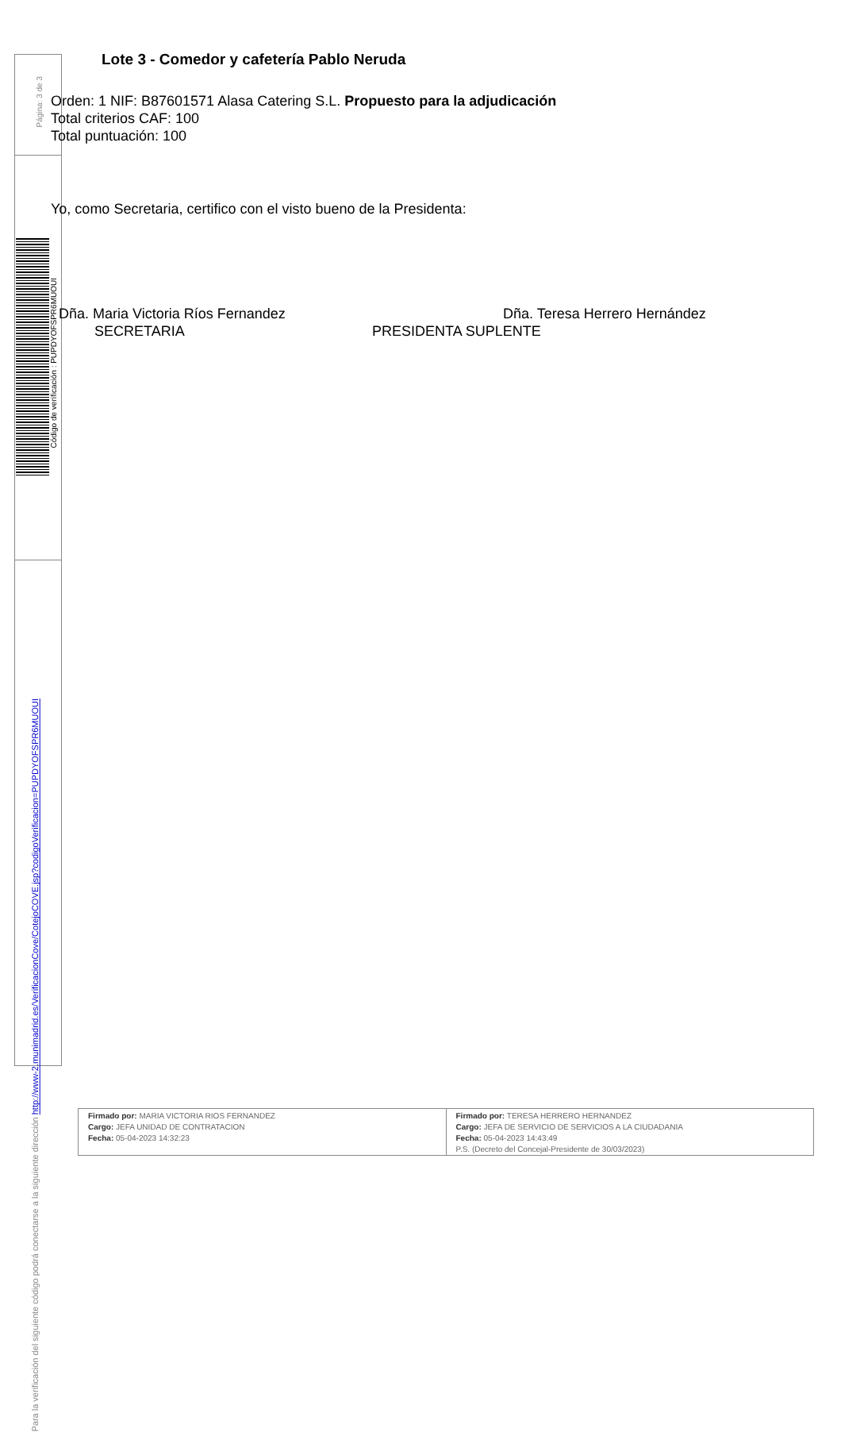Página: 3 de 3
Código de verificación : PUPDYOFSPR6MUOUI
Para la verificación del siguiente código podrá conectarse a la siguiente dirección http://www-2.munimadrid.es/VerificacionCove/CotejoCOVE.jsp?codigoVerificacion=PUPDYOFSPR6MUOUI
Lote 3 - Comedor y cafetería Pablo Neruda
Orden: 1 NIF: B87601571 Alasa Catering S.L. Propuesto para la adjudicación
Total criterios CAF: 100
Total puntuación: 100
Yo, como Secretaria, certifico con el visto bueno de la Presidenta:
Dña. Maria Victoria Ríos Fernandez
SECRETARIA
Dña. Teresa Herrero Hernández
PRESIDENTA SUPLENTE
Firmado por: MARIA VICTORIA RIOS FERNANDEZ
Cargo: JEFA UNIDAD DE CONTRATACION
Fecha: 05-04-2023 14:32:23
Firmado por: TERESA HERRERO HERNANDEZ
Cargo: JEFA DE SERVICIO DE SERVICIOS A LA CIUDADANIA
Fecha: 05-04-2023 14:43:49
P.S. (Decreto del Concejal-Presidente de 30/03/2023)